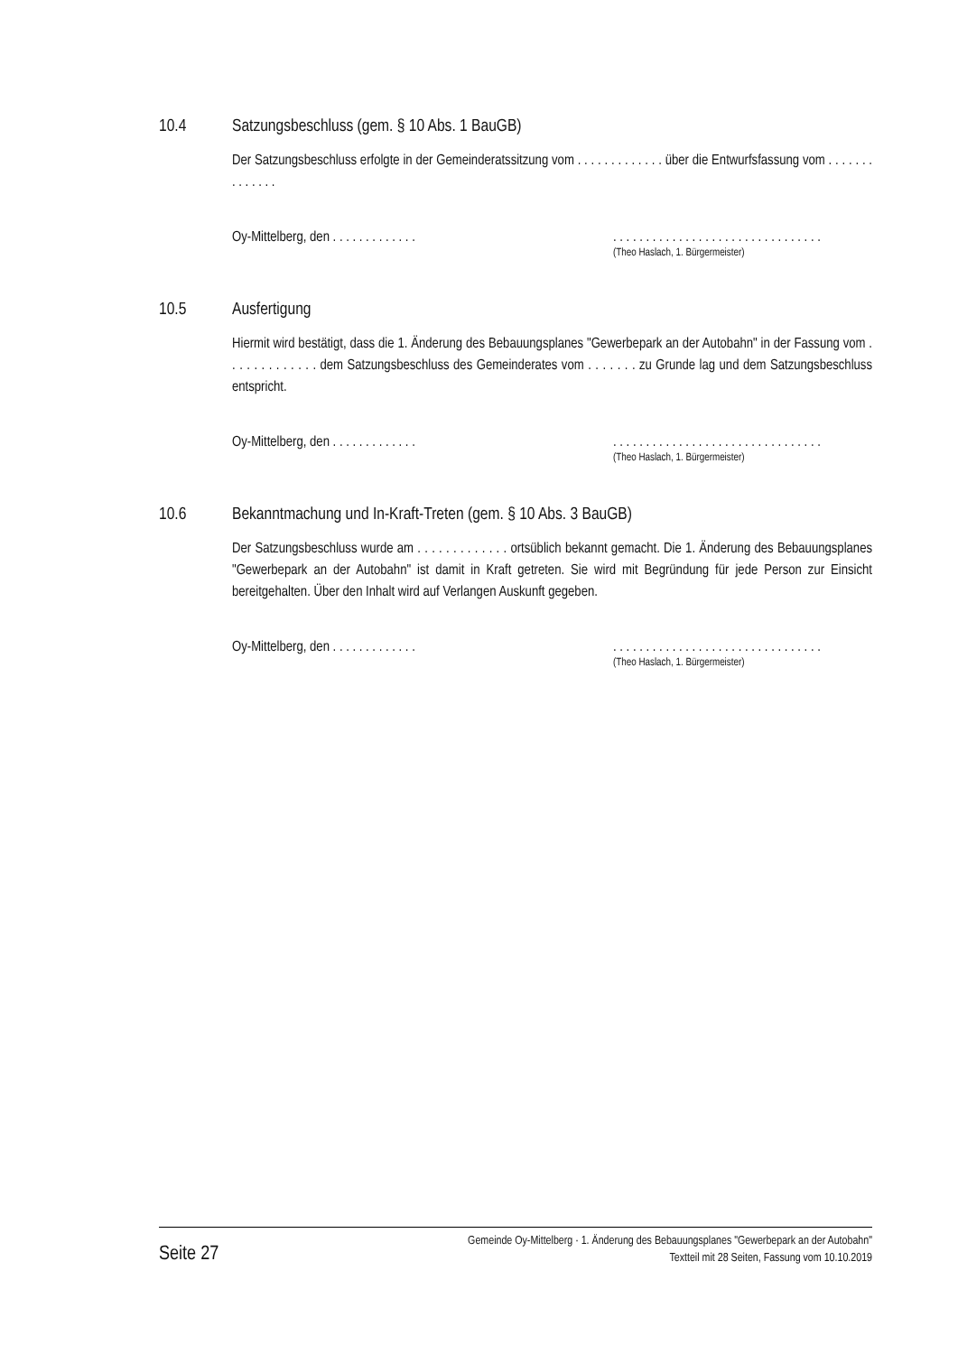10.4 Satzungsbeschluss (gem. § 10 Abs. 1 BauGB)
Der Satzungsbeschluss erfolgte in der Gemeinderatssitzung vom . . . . . . . . . . . . . über die Entwurfs­fassung vom . . . . . . . . . . . . . .
Oy-Mittelberg, den . . . . . . . . . . . . .
. . . . . . . . . . . . . . . . . . . . . . . . . . . . . . . .
(Theo Haslach, 1. Bürgermeister)
10.5 Ausfertigung
Hiermit wird bestätigt, dass die 1. Änderung des Bebauungsplanes "Gewerbepark an der Autobahn" in der Fassung vom . . . . . . . . . . . . . dem Satzungsbeschluss des Gemeinderates vom . . . . . . . zu Grunde lag und dem Satzungsbeschluss entspricht.
Oy-Mittelberg, den . . . . . . . . . . . . .
. . . . . . . . . . . . . . . . . . . . . . . . . . . . . . . .
(Theo Haslach, 1. Bürgermeister)
10.6 Bekanntmachung und In-Kraft-Treten (gem. § 10 Abs. 3 BauGB)
Der Satzungsbeschluss wurde am . . . . . . . . . . . . . ortsüblich bekannt gemacht. Die 1. Änderung des Bebauungsplanes "Gewerbepark an der Autobahn" ist damit in Kraft getreten. Sie wird mit Begrün­dung für jede Person zur Einsicht bereitgehalten. Über den Inhalt wird auf Verlangen Auskunft gegeben.
Oy-Mittelberg, den . . . . . . . . . . . . .
. . . . . . . . . . . . . . . . . . . . . . . . . . . . . . . .
(Theo Haslach, 1. Bürgermeister)
Seite 27
Gemeinde Oy-Mittelberg · 1. Änderung des Bebauungsplanes "Gewerbepark an der Autobahn"
Textteil mit 28 Seiten, Fassung vom 10.10.2019